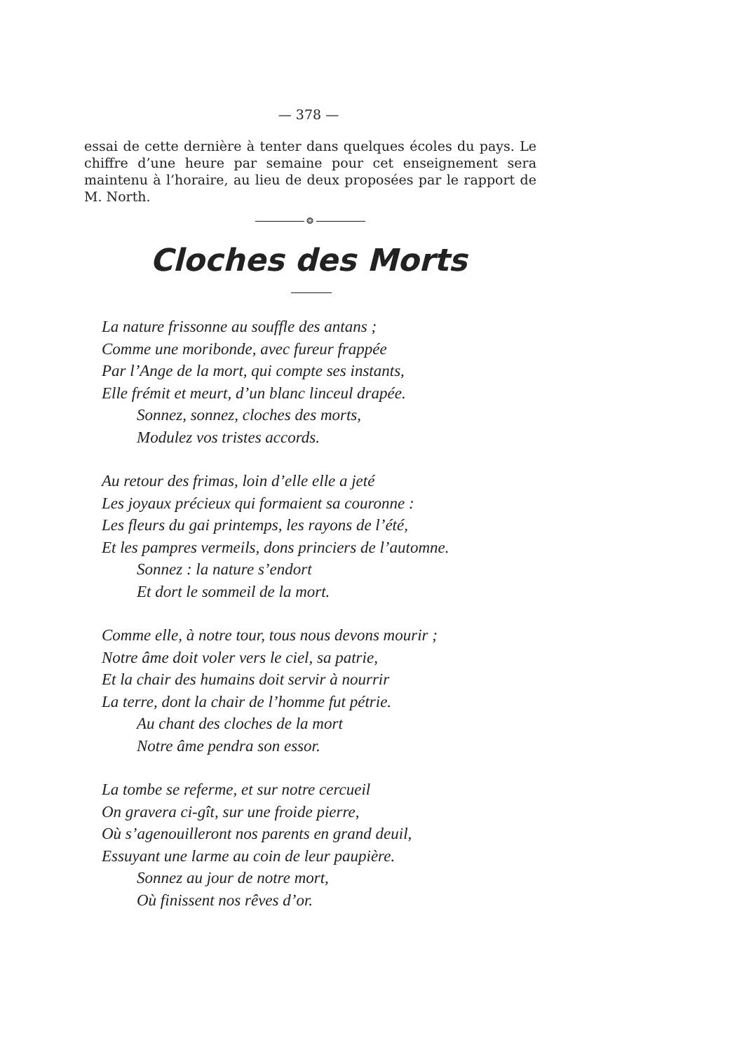— 378 —
essai de cette dernière à tenter dans quelques écoles du pays. Le chiffre d’une heure par semaine pour cet enseignement sera maintenu à l’horaire, au lieu de deux proposées par le rapport de M. North.
❂
Cloches des Morts
La nature frissonne au souffle des antans ;
Comme une moribonde, avec fureur frappée
Par l’Ange de la mort, qui compte ses instants,
Elle frémit et meurt, d’un blanc linceul drapée.
Sonnez, sonnez, cloches des morts,
Modulez vos tristes accords.
Au retour des frimas, loin d’elle elle a jeté
Les joyaux précieux qui formaient sa couronne :
Les fleurs du gai printemps, les rayons de l’été,
Et les pampres vermeils, dons princiers de l’automne.
Sonnez : la nature s’endort
Et dort le sommeil de la mort.
Comme elle, à notre tour, tous nous devons mourir ;
Notre âme doit voler vers le ciel, sa patrie,
Et la chair des humains doit servir à nourrir
La terre, dont la chair de l’homme fut pétrie.
Au chant des cloches de la mort
Notre âme pendra son essor.
La tombe se referme, et sur notre cercueil
On gravera ci-gît, sur une froide pierre,
Où s’agenouilleront nos parents en grand deuil,
Essuyant une larme au coin de leur paupière.
Sonnez au jour de notre mort,
Où finissent nos rêves d’or.